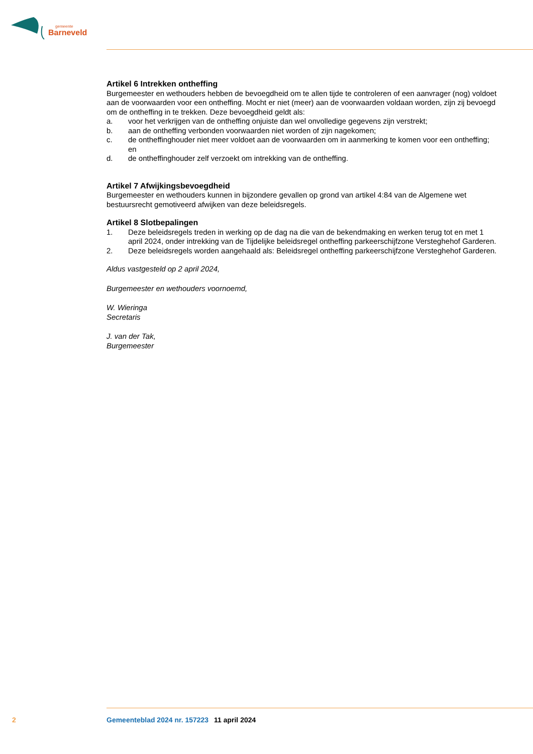gemeente
Barneveld
Artikel 6 Intrekken ontheffing
Burgemeester en wethouders hebben de bevoegdheid om te allen tijde te controleren of een aanvrager (nog) voldoet aan de voorwaarden voor een ontheffing. Mocht er niet (meer) aan de voorwaarden voldaan worden, zijn zij bevoegd om de ontheffing in te trekken. Deze bevoegdheid geldt als:
a. voor het verkrijgen van de ontheffing onjuiste dan wel onvolledige gegevens zijn verstrekt;
b. aan de ontheffing verbonden voorwaarden niet worden of zijn nagekomen;
c. de ontheffinghouder niet meer voldoet aan de voorwaarden om in aanmerking te komen voor een ontheffing; en
d. de ontheffinghouder zelf verzoekt om intrekking van de ontheffing.
Artikel 7 Afwijkingsbevoegdheid
Burgemeester en wethouders kunnen in bijzondere gevallen op grond van artikel 4:84 van de Algemene wet bestuursrecht gemotiveerd afwijken van deze beleidsregels.
Artikel 8 Slotbepalingen
1. Deze beleidsregels treden in werking op de dag na die van de bekendmaking en werken terug tot en met 1 april 2024, onder intrekking van de Tijdelijke beleidsregel ontheffing parkeerschijfzone Versteghehof Garderen.
2. Deze beleidsregels worden aangehaald als: Beleidsregel ontheffing parkeerschijfzone Versteghehof Garderen.
Aldus vastgesteld op 2 april 2024,
Burgemeester en wethouders voornoemd,
W. Wieringa
Secretaris
J. van der Tak,
Burgemeester
2 Gemeenteblad 2024 nr. 157223 11 april 2024